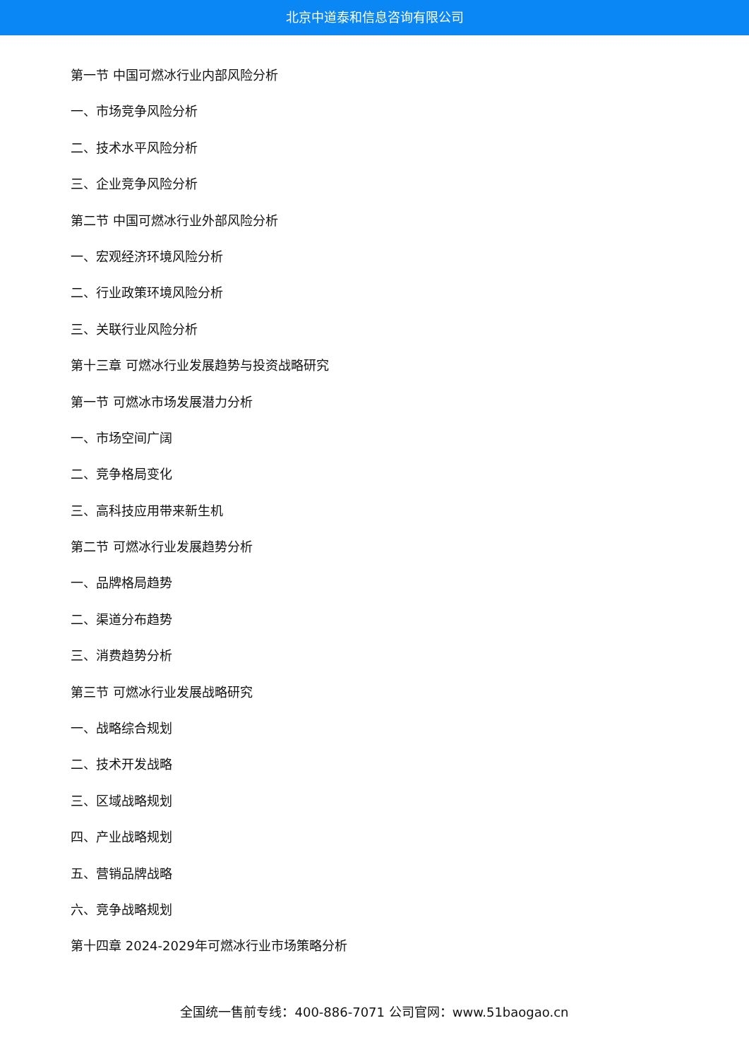北京中道泰和信息咨询有限公司
第一节 中国可燃冰行业内部风险分析
一、市场竞争风险分析
二、技术水平风险分析
三、企业竞争风险分析
第二节 中国可燃冰行业外部风险分析
一、宏观经济环境风险分析
二、行业政策环境风险分析
三、关联行业风险分析
第十三章 可燃冰行业发展趋势与投资战略研究
第一节 可燃冰市场发展潜力分析
一、市场空间广阔
二、竞争格局变化
三、高科技应用带来新生机
第二节 可燃冰行业发展趋势分析
一、品牌格局趋势
二、渠道分布趋势
三、消费趋势分析
第三节 可燃冰行业发展战略研究
一、战略综合规划
二、技术开发战略
三、区域战略规划
四、产业战略规划
五、营销品牌战略
六、竞争战略规划
第十四章 2024-2029年可燃冰行业市场策略分析
全国统一售前专线：400-886-7071 公司官网：www.51baogao.cn